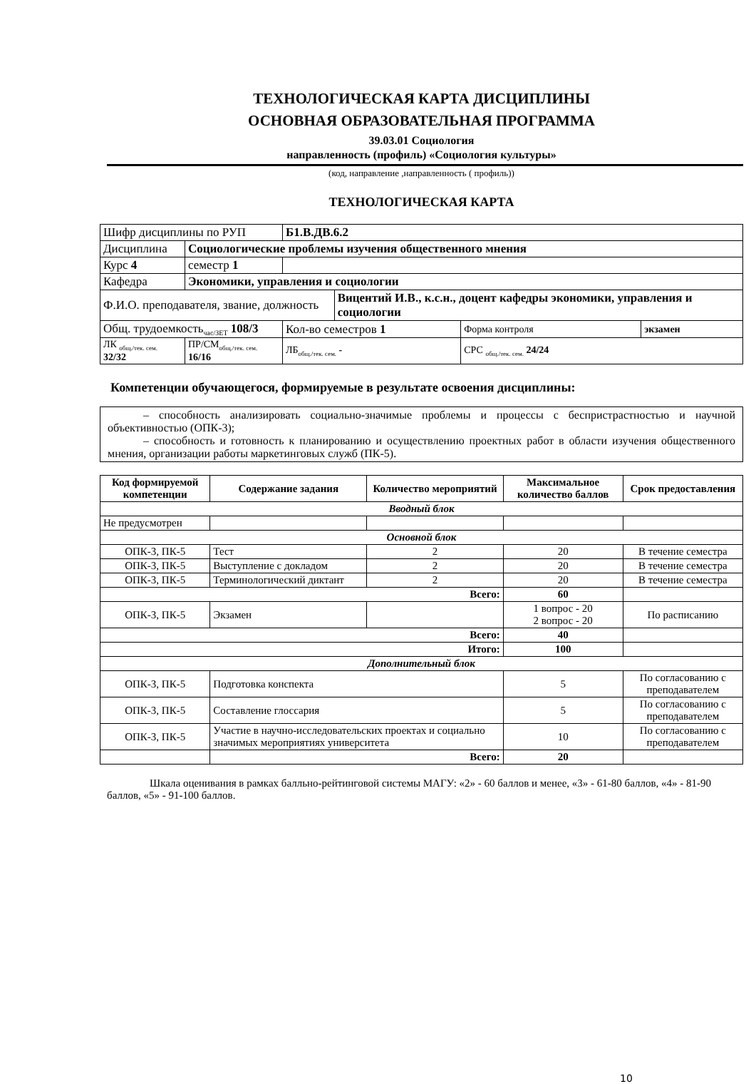ТЕХНОЛОГИЧЕСКАЯ КАРТА ДИСЦИПЛИНЫ
ОСНОВНАЯ ОБРАЗОВАТЕЛЬНАЯ ПРОГРАММА
39.03.01 Социология
направленность (профиль) «Социология культуры»
(код, направление ,направленность ( профиль))
ТЕХНОЛОГИЧЕСКАЯ КАРТА
| Шифр дисциплины по РУП | | Б1.В.ДВ.6.2 | | | |
| Дисциплина | Социологические проблемы изучения общественного мнения | | | | |
| Курс 4 | семестр 1 | | | | |
| Кафедра | Экономики, управления и социологии | | | | |
| Ф.И.О. преподавателя, звание, должность | | | Вицентий И.В., к.с.н., доцент кафедры экономики, управления и социологии | | |
| Общ. трудоемкость<sub>час/ЗЕТ</sub> 108/3 | | Кол-во семестров 1 | | Форма контроля | экзамен |
| ЛК <sub>общ./тек. сем.</sub> 32/32 | ПР/СМ<sub>общ./тек. сем.</sub> 16/16 | ЛБ<sub>общ./тек. сем.</sub> - | | СРС <sub>общ./тек. сем.</sub> 24/24 | |
Компетенции обучающегося, формируемые в результате освоения дисциплины:
– способность анализировать социально-значимые проблемы и процессы с беспристрастностью и научной объективностью (ОПК-3);
– способность и готовность к планированию и осуществлению проектных работ в области изучения общественного мнения, организации работы маркетинговых служб (ПК-5).
| Код формируемой компетенции | Содержание задания | Количество мероприятий | Максимальное количество баллов | Срок предоставления |
| --- | --- | --- | --- | --- |
| Вводный блок | | | | |
| Не предусмотрен | | | | |
| Основной блок | | | | |
| ОПК-3, ПК-5 | Тест | 2 | 20 | В течение семестра |
| ОПК-3, ПК-5 | Выступление с докладом | 2 | 20 | В течение семестра |
| ОПК-3, ПК-5 | Терминологический диктант | 2 | 20 | В течение семестра |
| Всего: | | | 60 | |
| ОПК-3, ПК-5 | Экзамен | | 1 вопрос - 20 2 вопрос - 20 | По расписанию |
| Всего: | | | 40 | |
| Итого: | | | 100 | |
| Дополнительный блок | | | | |
| ОПК-3, ПК-5 | Подготовка конспекта | | 5 | По согласованию с преподавателем |
| ОПК-3, ПК-5 | Составление глоссария | | 5 | По согласованию с преподавателем |
| ОПК-3, ПК-5 | Участие в научно-исследовательских проектах и социально значимых мероприятиях университета | | 10 | По согласованию с преподавателем |
| | Всего: | | 20 | |
Шкала оценивания в рамках балльно-рейтинговой системы МАГУ: «2» - 60 баллов и менее, «3» - 61-80 баллов, «4» - 81-90 баллов, «5» - 91-100 баллов.
10